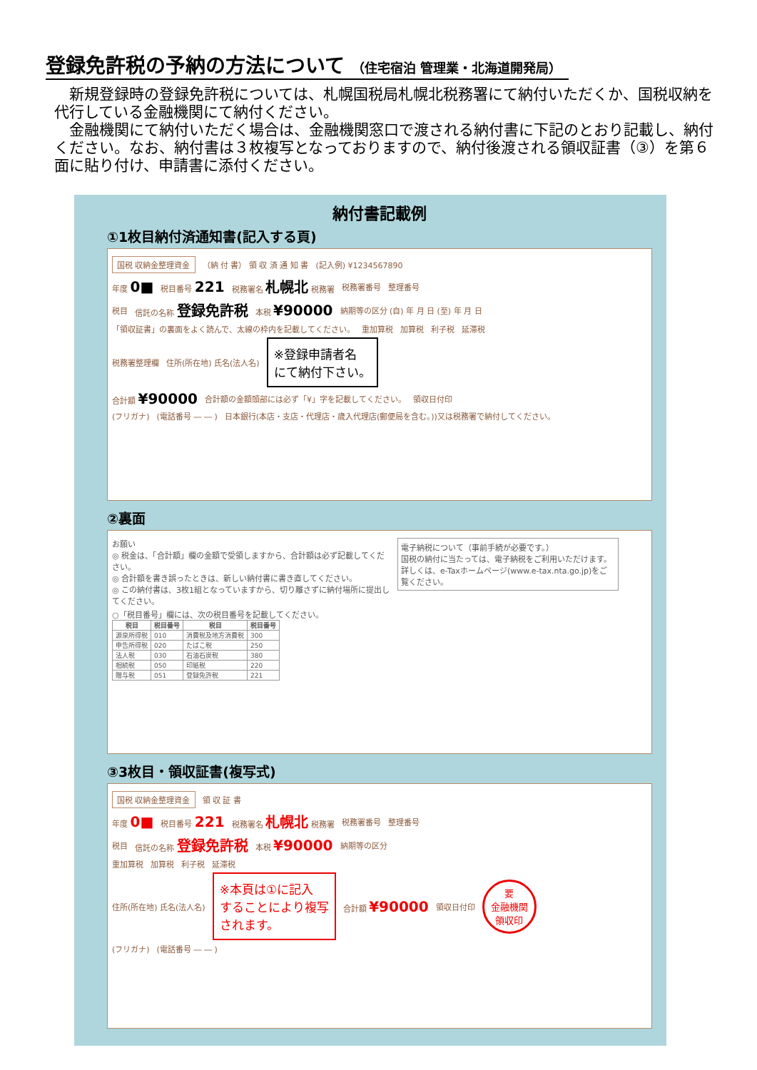登録免許税の予納の方法について （住宅宿泊 管理業・北海道開発局）
　新規登録時の登録免許税については、札幌国税局札幌北税務署にて納付いただくか、国税収納を代行している金融機関にて納付ください。
　金融機関にて納付いただく場合は、金融機関窓口で渡される納付書に下記のとおり記載し、納付ください。なお、納付書は３枚複写となっておりますので、納付後渡される領収証書（③）を第６面に貼り付け、申請書に添付ください。
納付書記載例
①1枚目納付済通知書(記入する頁)
国税 収納金整理資金 （納 付 書） 領 収 済 通 知 書 (記入例) ¥1234567890
年度 0■ 税目番号 221 税務署名 札幌北 税務署 税務署番号 整理番号
税目 信託の名称 登録免許税 本税 ¥90000 納期等の区分 (自) 年 月 日 (至) 年 月 日
「領収証書」の裏面をよく読んで、太線の枠内を記載してください。 重加算税 加算税 利子税 延滞税
税務署整理欄 住所(所在地) 氏名(法人名) ※登録申請者名
にて納付下さい。
合計額 ¥90000 合計額の金額頭部には必ず「¥」字を記載してください。 領収日付印
(フリガナ) (電話番号 ― ― ) 日本銀行(本店・支店・代理店・歳入代理店(郵便局を含む。))又は税務署で納付してください。
②裏面
お願い
◎ 税金は、「合計額」欄の金額で受領しますから、合計額は必ず記載してください。
◎ 合計額を書き誤ったときは、新しい納付書に書き直してください。
◎ この納付書は、3枚1組となっていますから、切り離さずに納付場所に提出してください。
○「税目番号」欄には、次の税目番号を記載してください。
| 税目 | 税目番号 | 税目 | 税目番号 |
| --- | --- | --- | --- |
| 源泉所得税 | 010 | 消費税及地方消費税 | 300 |
| 申告所得税 | 020 | たばこ税 | 250 |
| 法人税 | 030 | 石油石炭税 | 380 |
| 相続税 | 050 | 印紙税 | 220 |
| 贈与税 | 051 | 登録免許税 | 221 |
電子納税について（事前手続が必要です。）
国税の納付に当たっては、電子納税をご利用いただけます。詳しくは、e-Taxホームページ(www.e-tax.nta.go.jp)をご覧ください。
③3枚目・領収証書(複写式)
国税 収納金整理資金 領 収 証 書
年度 0■ 税目番号 221 税務署名 札幌北 税務署 税務署番号 整理番号
税目 信託の名称 登録免許税 本税 ¥90000 納期等の区分
重加算税 加算税 利子税 延滞税
住所(所在地) 氏名(法人名) ※本頁は①に記入
することにより複写
されます。 合計額 ¥90000 領収日付印
要
金融機関
領収印
(フリガナ) (電話番号 ― ― )